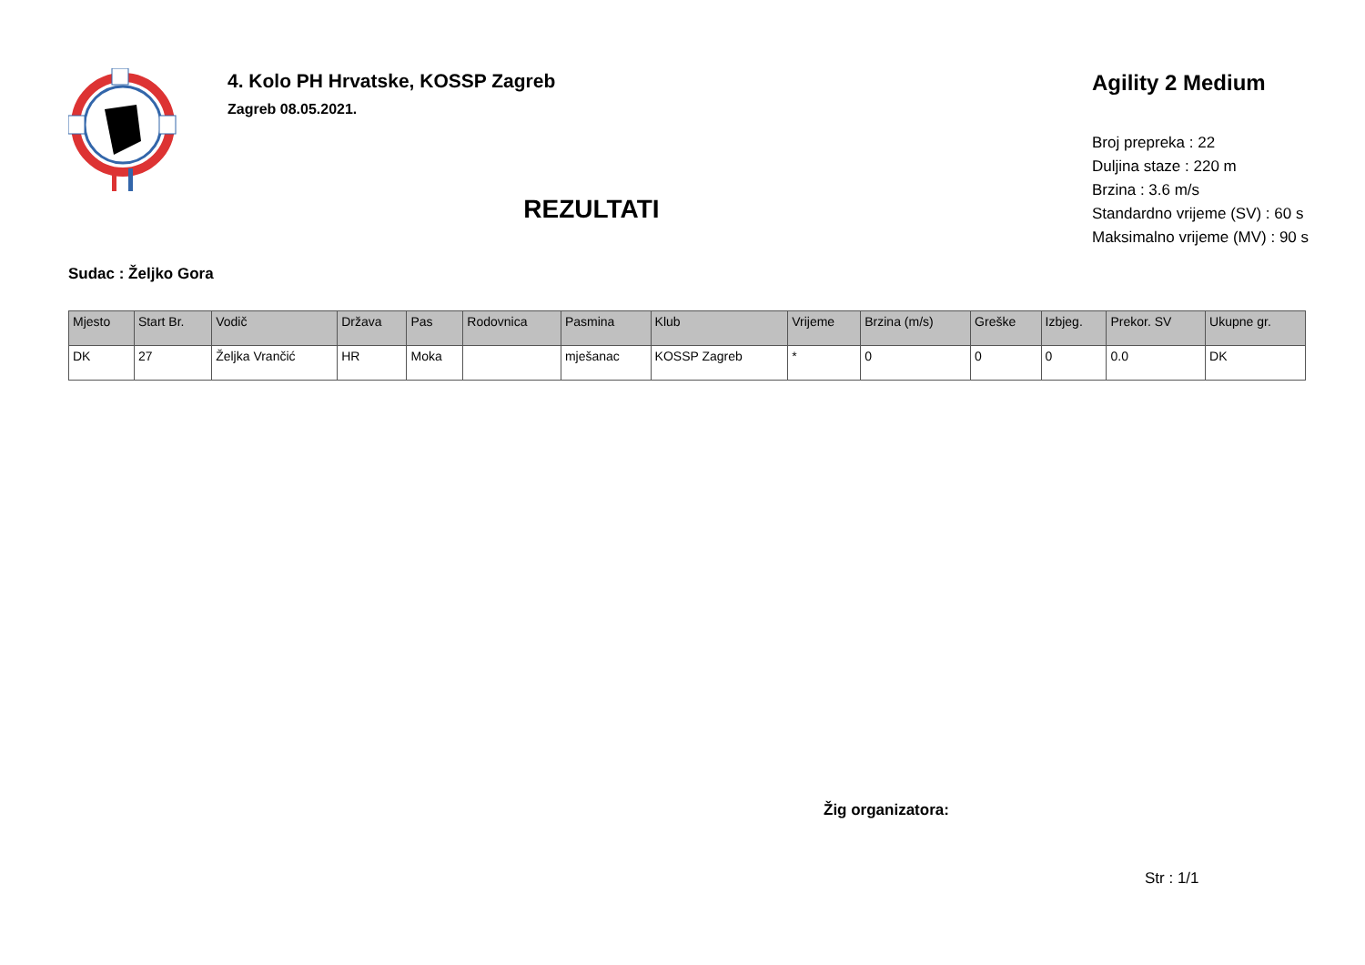4. Kolo PH Hrvatske, KOSSP Zagreb
Zagreb 08.05.2021.
REZULTATI
Agility 2 Medium
Broj prepreka : 22
Duljina staze : 220 m
Brzina : 3.6 m/s
Standardno vrijeme (SV) : 60 s
Maksimalno vrijeme (MV) : 90 s
Sudac : Željko Gora
| Mjesto | Start Br. | Vodič | Država | Pas | Rodovnica | Pasmina | Klub | Vrijeme | Brzina (m/s) | Greške | Izbjeg. | Prekor. SV | Ukupne gr. |
| --- | --- | --- | --- | --- | --- | --- | --- | --- | --- | --- | --- | --- | --- |
| DK | 27 | Željka Vrančić | HR | Moka | | mješanac | KOSSP Zagreb | * | 0 | 0 | 0 | 0.0 | DK |
Žig organizatora:
Str : 1/1